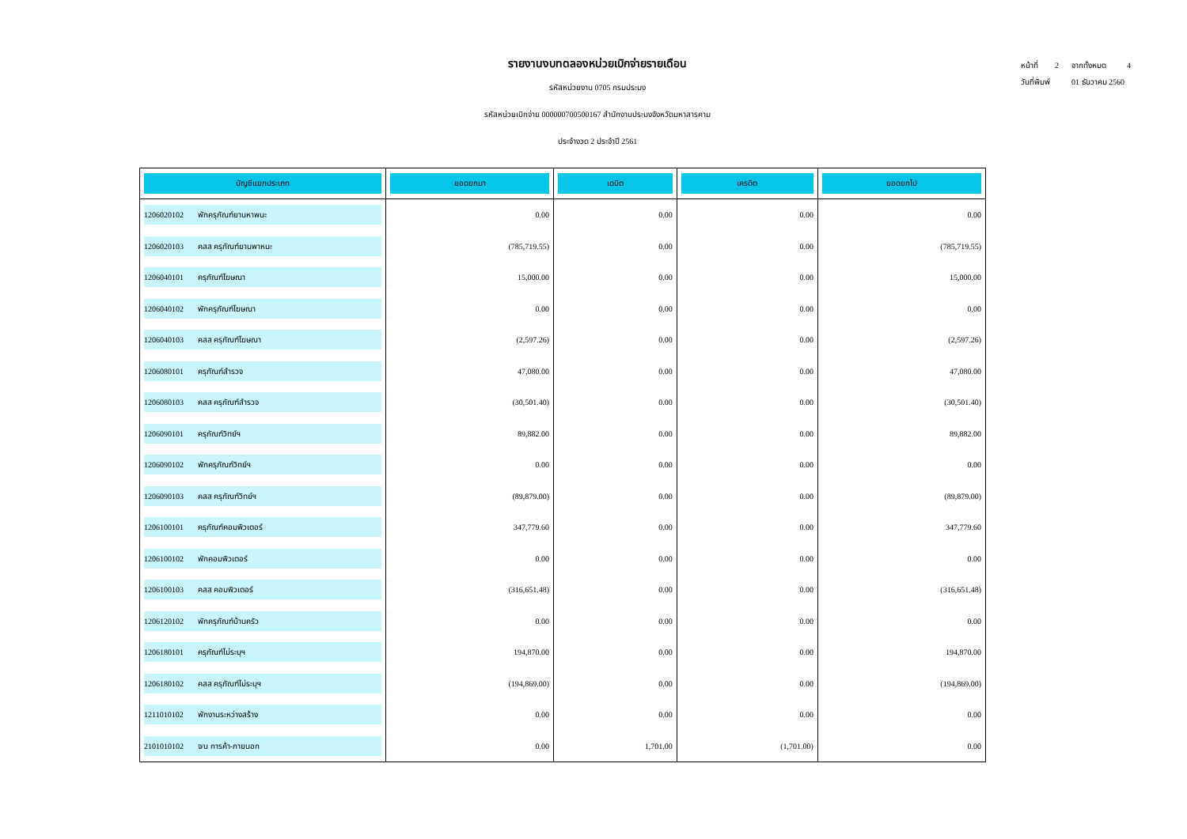หน้าที่ 2 จากทั้งหมด 4
วันที่พิมพ์ 01 ธันวาคม 2560
รายงานงบทดลองหน่วยเบิกจ่ายรายเดือน
รหัสหน่วยงาน 0705 กรมประมง
รหัสหน่วยเบิกจ่าย 000000700500167 สำนักงานประมงจังหวัดมหาสารคาม
ประจำงวด 2 ประจำปี 2561
| บัญชีแยกประเภท | ยอดยกมา | เดบิต | เครดิต | ยอดยกไป |
| --- | --- | --- | --- | --- |
| 1206020102 พักครุภัณฑ์ยานหาพนะ | 0.00 | 0.00 | 0.00 | 0.00 |
| 1206020103 คสส ครุภัณฑ์ยานพาหนะ | (785,719.55) | 0.00 | 0.00 | (785,719.55) |
| 1206040101 ครุภัณฑ์โฆษณา | 15,000.00 | 0.00 | 0.00 | 15,000.00 |
| 1206040102 พักครุภัณฑ์โฆษณา | 0.00 | 0.00 | 0.00 | 0.00 |
| 1206040103 คสส ครุภัณฑ์โฆษณา | (2,597.26) | 0.00 | 0.00 | (2,597.26) |
| 1206080101 ครุภัณฑ์สำรวจ | 47,080.00 | 0.00 | 0.00 | 47,080.00 |
| 1206080103 คสส ครุภัณฑ์สำรวจ | (30,501.40) | 0.00 | 0.00 | (30,501.40) |
| 1206090101 ครุภัณฑ์วิทย์ฯ | 89,882.00 | 0.00 | 0.00 | 89,882.00 |
| 1206090102 พักครุภัณฑ์วิทย์ฯ | 0.00 | 0.00 | 0.00 | 0.00 |
| 1206090103 คสส ครุภัณฑ์วิทย์ฯ | (89,879.00) | 0.00 | 0.00 | (89,879.00) |
| 1206100101 ครุภัณฑ์คอมพิวเตอร์ | 347,779.60 | 0.00 | 0.00 | 347,779.60 |
| 1206100102 พักคอมพิวเตอร์ | 0.00 | 0.00 | 0.00 | 0.00 |
| 1206100103 คสส คอมพิวเตอร์ | (316,651.48) | 0.00 | 0.00 | (316,651.48) |
| 1206120102 พักครุภัณฑ์บ้านครัว | 0.00 | 0.00 | 0.00 | 0.00 |
| 1206180101 ครุภัณฑ์ไม่ระบุฯ | 194,870.00 | 0.00 | 0.00 | 194,870.00 |
| 1206180102 คสส ครุภัณฑ์ไม่ระบุฯ | (194,869.00) | 0.00 | 0.00 | (194,869.00) |
| 1211010102 พักงานระหว่างสร้าง | 0.00 | 0.00 | 0.00 | 0.00 |
| 2101010102 จ/น การค้า-ภายนอก | 0.00 | 1,701.00 | (1,701.00) | 0.00 |